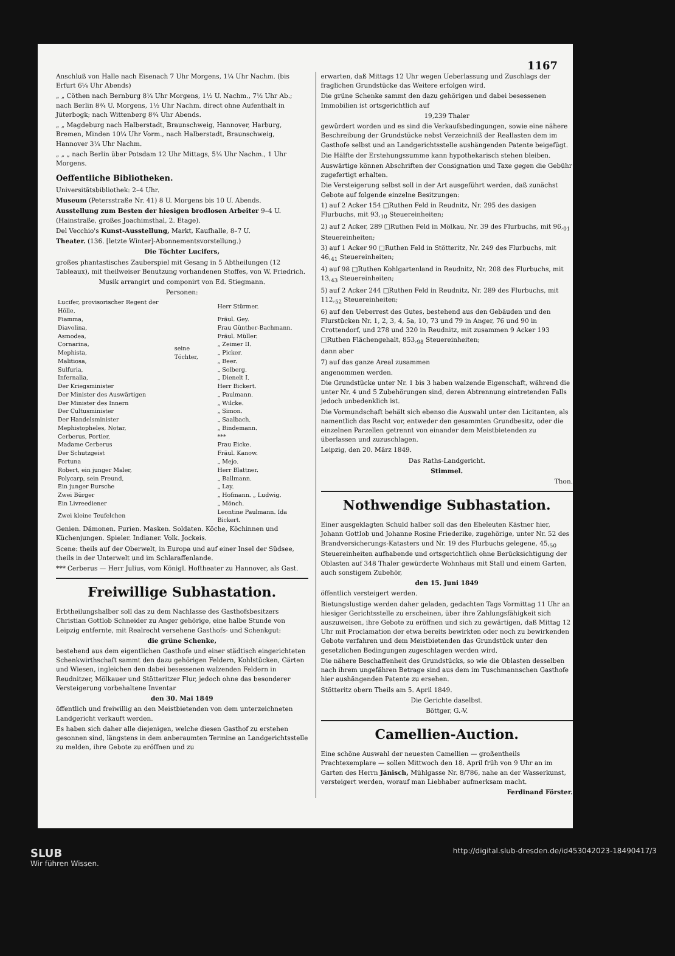1167
Anschluß von Halle nach Eisenach 7 Uhr Morgens, 1¼ Uhr Nachm. (bis Erfurt 6¼ Uhr Abends)
„ „ Cöthen nach Bernburg 8¼ Uhr Morgens, 1½ U. Nachm., 7½ Uhr Ab.; nach Berlin 8¾ U. Morgens, 1½ Uhr Nachm. direct ohne Aufenthalt in Jüterbogk; nach Wittenberg 8¾ Uhr Abends.
„ „ Magdeburg nach Halberstadt, Braunschweig, Hannover, Harburg, Bremen, Minden 10¼ Uhr Vorm., nach Halberstadt, Braunschweig, Hannover 3¼ Uhr Nachm.
„ „ „ nach Berlin über Potsdam 12 Uhr Mittags, 5¼ Uhr Nachm., 1 Uhr Morgens.
Oeffentliche Bibliotheken.
Universitätsbibliothek: 2–4 Uhr.
Museum (Petersstraße Nr. 41) 8 U. Morgens bis 10 U. Abends.
Ausstellung zum Besten der hiesigen brodlosen Arbeiter 9–4 U. (Hainstraße, großes Joachimsthal, 2. Etage).
Del Vecchio's Kunst-Ausstellung, Markt, Kaufhalle, 8–7 U.
Theater. (136. [letzte Winter]-Abonnementsvorstellung.)
Die Töchter Lucifers,
großes phantastisches Zauberspiel mit Gesang in 5 Abtheilungen (12 Tableaux), mit theilweiser Benutzung vorhandenen Stoffes, von W. Friedrich.
Musik arrangirt und componirt von Ed. Stiegmann.
Personen:
| Lucifer, provisorischer Regent der Hölle, | | Herr Stürmer. |
| Fiamma, | seine Töchter, | Fräul. Gey. |
| Diavolina, | | Frau Günther-Bachmann. |
| Asmodea, | | Fräul. Müller. |
| Cornarina, | | „ Zeimer II. |
| Mephista, | | „ Picker. |
| Malitiosa, | | „ Beer. |
| Sulfuria, | | „ Solberg. |
| Infernalia, | | „ Dienelt I. |
| Der Kriegsminister | | Herr Bickert. |
| Der Minister des Auswärtigen | | „ Paulmann. |
| Der Minister des Innern | | „ Wilcke. |
| Der Cultusminister | | „ Simon. |
| Der Handelsminister | | „ Saalbach. |
| Mephistopheles, Notar, | | „ Bindemann. |
| Cerberus, Portier, | | *** |
| Madame Cerberus | | Frau Eicke. |
| Der Schutzgeist | | Fräul. Kanow. |
| Fortuna | | „ Mejo. |
| Robert, ein junger Maler, | | Herr Blattner. |
| Polycarp, sein Freund, | | „ Ballmann. |
| Ein junger Bursche | | „ Lay. |
| Zwei Bürger | | „ Hofmann. „ Ludwig. |
| Ein Livreediener | | „ Mönch. |
| Zwei kleine Teufelchen | | Leontine Paulmann. Ida Bickert. |
Genien. Dämonen. Furien. Masken. Soldaten. Köche, Köchinnen und Küchenjungen. Spieler. Indianer. Volk. Jockeis.
Scene: theils auf der Oberwelt, in Europa und auf einer Insel der Südsee, theils in der Unterwelt und im Schlaraffenlande.
*** Cerberus — Herr Julius, vom Königl. Hoftheater zu Hannover, als Gast.
Freiwillige Subhastation.
Erbtheilungshalber soll das zu dem Nachlasse des Gasthofsbesitzers Christian Gottlob Schneider zu Anger gehörige, eine halbe Stunde von Leipzig entfernte, mit Realrecht versehene Gasthofs- und Schenkgut:
die grüne Schenke,
bestehend aus dem eigentlichen Gasthofe und einer städtisch eingerichteten Schenkwirthschaft sammt den dazu gehörigen Feldern, Kohlstücken, Gärten und Wiesen, ingleichen den dabei besessenen walzenden Feldern in Reudnitzer, Mölkauer und Stötteritzer Flur, jedoch ohne das besonderer Versteigerung vorbehaltene Inventar
den 30. Mai 1849
öffentlich und freiwillig an den Meistbietenden von dem unterzeichneten Landgericht verkauft werden.
Es haben sich daher alle diejenigen, welche diesen Gasthof zu erstehen gesonnen sind, längstens in dem anberaumten Termine an Landgerichtsstelle zu melden, ihre Gebote zu eröffnen und zu
erwarten, daß Mittags 12 Uhr wegen Ueberlassung und Zuschlags der fraglichen Grundstücke das Weitere erfolgen wird.
Die grüne Schenke sammt den dazu gehörigen und dabei besessenen Immobilien ist ortsgerichtlich auf
19,239 Thaler
gewürdert worden und es sind die Verkaufsbedingungen, sowie eine nähere Beschreibung der Grundstücke nebst Verzeichniß der Reallasten dem im Gasthofe selbst und an Landgerichtsstelle aushängenden Patente beigefügt.
Die Hälfte der Erstehungssumme kann hypothekarisch stehen bleiben.
Auswärtige können Abschriften der Consignation und Taxe gegen die Gebühr zugefertigt erhalten.
Die Versteigerung selbst soll in der Art ausgeführt werden, daß zunächst Gebote auf folgende einzelne Besitzungen:
1) auf 2 Acker 154 □Ruthen Feld in Reudnitz, Nr. 295 des dasigen Flurbuchs, mit 93,<sub>10</sub> Steuereinheiten;
2) auf 2 Acker, 289 □Ruthen Feld in Mölkau, Nr. 39 des Flurbuchs, mit 96,<sub>01</sub> Steuereinheiten;
3) auf 1 Acker 90 □Ruthen Feld in Stötteritz, Nr. 249 des Flurbuchs, mit 46,<sub>41</sub> Steuereinheiten;
4) auf 98 □Ruthen Kohlgartenland in Reudnitz, Nr. 208 des Flurbuchs, mit 13,<sub>43</sub> Steuereinheiten;
5) auf 2 Acker 244 □Ruthen Feld in Reudnitz, Nr. 289 des Flurbuchs, mit 112,<sub>52</sub> Steuereinheiten;
6) auf den Ueberrest des Gutes, bestehend aus den Gebäuden und den Flurstücken Nr. 1, 2, 3, 4, 5a, 10, 73 und 79 in Anger, 76 und 90 in Crottendorf, und 278 und 320 in Reudnitz, mit zusammen 9 Acker 193 □Ruthen Flächengehalt, 853,<sub>98</sub> Steuereinheiten;
dann aber
7) auf das ganze Areal zusammen
angenommen werden.
Die Grundstücke unter Nr. 1 bis 3 haben walzende Eigenschaft, während die unter Nr. 4 und 5 Zubehörungen sind, deren Abtrennung eintretenden Falls jedoch unbedenklich ist.
Die Vormundschaft behält sich ebenso die Auswahl unter den Licitanten, als namentlich das Recht vor, entweder den gesammten Grundbesitz, oder die einzelnen Parzellen getrennt von einander dem Meistbietenden zu überlassen und zuzuschlagen.
Leipzig, den 20. März 1849.
Das Raths-Landgericht.
Stimmel.
Thon.
Nothwendige Subhastation.
Einer ausgeklagten Schuld halber soll das den Eheleuten Kästner hier, Johann Gottlob und Johanne Rosine Friederike, zugehörige, unter Nr. 52 des Brandversicherungs-Katasters und Nr. 19 des Flurbuchs gelegene, 45,<sub>50</sub> Steuereinheiten aufhabende und ortsgerichtlich ohne Berücksichtigung der Oblasten auf 348 Thaler gewürderte Wohnhaus mit Stall und einem Garten, auch sonstigem Zubehör,
den 15. Juni 1849
öffentlich versteigert werden.
Bietungslustige werden daher geladen, gedachten Tags Vormittag 11 Uhr an hiesiger Gerichtsstelle zu erscheinen, über ihre Zahlungsfähigkeit sich auszuweisen, ihre Gebote zu eröffnen und sich zu gewärtigen, daß Mittag 12 Uhr mit Proclamation der etwa bereits bewirkten oder noch zu bewirkenden Gebote verfahren und dem Meistbietenden das Grundstück unter den gesetzlichen Bedingungen zugeschlagen werden wird.
Die nähere Beschaffenheit des Grundstücks, so wie die Oblasten desselben nach ihrem ungefähren Betrage sind aus dem im Tuschmannschen Gasthofe hier aushängenden Patente zu ersehen.
Stötteritz obern Theils am 5. April 1849.
Die Gerichte daselbst.
Böttger, G.-V.
Camellien-Auction.
Eine schöne Auswahl der neuesten Camellien — großentheils Prachtexemplare — sollen Mittwoch den 18. April früh von 9 Uhr an im Garten des Herrn Jänisch, Mühlgasse Nr. 8/786, nahe an der Wasserkunst, versteigert werden, worauf man Liebhaber aufmerksam macht.
Ferdinand Förster.
SLUB
Wir führen Wissen. http://digital.slub-dresden.de/id453042023-18490417/3